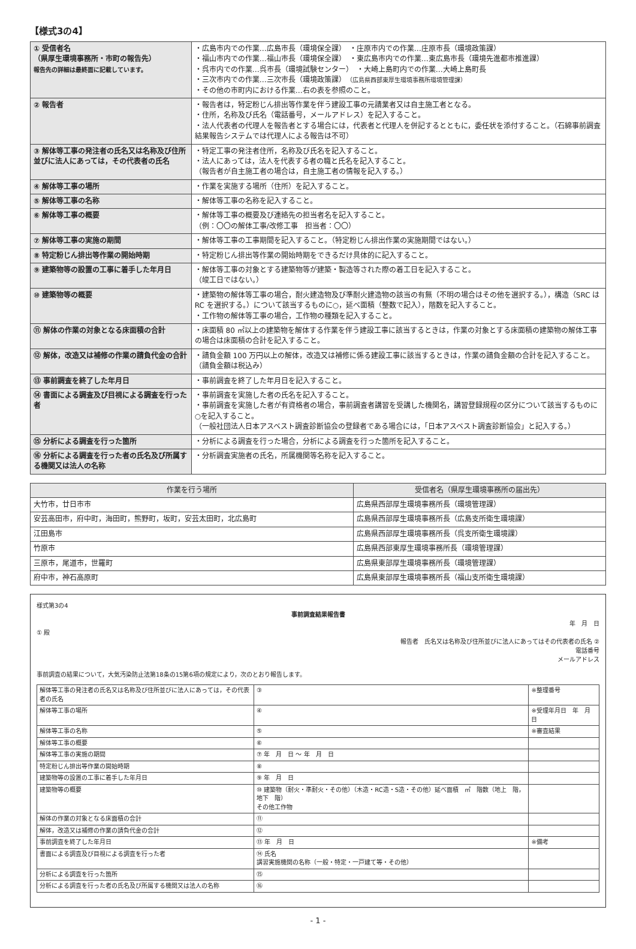【様式3の4】
| ① 受信者名 （県厚生環境事務所・市町の報告先） 報告先の詳細は最終面に記載しています。 | ・広島市内での作業…広島市長（環境保全課） ・庄原市内での作業…庄原市長（環境政策課） ・福山市内での作業…福山市長（環境保全課） ・東広島市内での作業…東広島市長（環境先進都市推進課） ・呉市内での作業…呉市長（環境試験センター） ・大崎上島町内での作業…大崎上島町長 ・三次市内での作業…三次市長（環境政策課） （広島県西部東厚生環境事務所環境管理課） ・その他の市町内における作業…右の表を参照のこと。 |
| ② 報告者 | ・報告者は，特定粉じん排出等作業を伴う建設工事の元請業者又は自主施工者となる。 ・住所，名称及び氏名（電話番号，メールアドレス）を記入すること。 ・法人代表者の代理人を報告者とする場合には，代表者と代理人を併記するとともに，委任状を添付すること。（石綿事前調査結果報告システムでは代理人による報告は不可） |
| ③ 解体等工事の発注者の氏名又は名称及び住所並びに法人にあっては，その代表者の氏名 | ・特定工事の発注者住所，名称及び氏名を記入すること。 ・法人にあっては，法人を代表する者の職と氏名を記入すること。 （報告者が自主施工者の場合は，自主施工者の情報を記入する。） |
| ④ 解体等工事の場所 | ・作業を実施する場所（住所）を記入すること。 |
| ⑤ 解体等工事の名称 | ・解体等工事の名称を記入すること。 |
| ⑥ 解体等工事の概要 | ・解体等工事の概要及び連絡先の担当者名を記入すること。 （例：〇〇の解体工事/改修工事 担当者：〇〇） |
| ⑦ 解体等工事の実施の期間 | ・解体等工事の工事期間を記入すること。（特定粉じん排出作業の実施期間ではない。） |
| ⑧ 特定粉じん排出等作業の開始時期 | ・特定粉じん排出等作業の開始時期をできるだけ具体的に記入すること。 |
| ⑨ 建築物等の設置の工事に着手した年月日 | ・解体等工事の対象とする建築物等が建築・製造等された際の着工日を記入すること。 （竣工日ではない。） |
| ⑩ 建築物等の概要 | ・建築物の解体等工事の場合，耐火建造物及び準耐火建造物の該当の有無（不明の場合はその他を選択する。），構造（SRC は RC を選択する。）について該当するものに○，延べ面積（整数で記入），階数を記入すること。 ・工作物の解体等工事の場合，工作物の種類を記入すること。 |
| ⑪ 解体の作業の対象となる床面積の合計 | ・床面積 80 ㎡以上の建築物を解体する作業を伴う建設工事に該当するときは，作業の対象とする床面積の建築物の解体工事の場合は床面積の合計を記入すること。 |
| ⑫ 解体，改造又は補修の作業の請負代金の合計 | ・請負金額 100 万円以上の解体，改造又は補修に係る建設工事に該当するときは，作業の請負金額の合計を記入すること。（請負金額は税込み） |
| ⑬ 事前調査を終了した年月日 | ・事前調査を終了した年月日を記入すること。 |
| ⑭ 書面による調査及び目視による調査を行った者 | ・事前調査を実施した者の氏名を記入すること。 ・事前調査を実施した者が有資格者の場合，事前調査者講習を受講した機関名，講習登録規程の区分について該当するものに○を記入すること。 （一般社団法人日本アスベスト調査診断協会の登録者である場合には，「日本アスベスト調査診断協会」と記入する。） |
| ⑮ 分析による調査を行った箇所 | ・分析による調査を行った場合，分析による調査を行った箇所を記入すること。 |
| ⑯ 分析による調査を行った者の氏名及び所属する機関又は法人の名称 | ・分析調査実施者の氏名，所属機関等名称を記入すること。 |
| 作業を行う場所 | 受信者名（県厚生環境事務所の届出先） |
| --- | --- |
| 大竹市，廿日市市 | 広島県西部厚生環境事務所長（環境管理課） |
| 安芸高田市，府中町，海田町，熊野町，坂町，安芸太田町，北広島町 | 広島県西部厚生環境事務所長（広島支所衛生環境課） |
| 江田島市 | 広島県西部厚生環境事務所長（呉支所衛生環境課） |
| 竹原市 | 広島県西部東厚生環境事務所長（環境管理課） |
| 三原市，尾道市，世羅町 | 広島県東部厚生環境事務所長（環境管理課） |
| 府中市，神石高原町 | 広島県東部厚生環境事務所長（福山支所衛生環境課） |
様式第3の4
事前調査結果報告書
年　月　日
① 殿
報告者　氏名又は名称及び住所並びに法人にあってはその代表者の氏名 ②
電話番号
メールアドレス
事前調査の結果について，大気汚染防止法第18条の15第6項の規定により，次のとおり報告します。
| 解体等工事の発注者の氏名又は名称及び住所並びに法人にあっては，その代表者の氏名 | ③ | ※整理番号 |
| 解体等工事の場所 | ④ | ※受理年月日 年 月 日 |
| 解体等工事の名称 | ⑤ | ※審査結果 |
| 解体等工事の概要 | ⑥ | |
| 解体等工事の実施の期間 | ⑦ 年 月 日 ～ 年 月 日 | |
| 特定粉じん排出等作業の開始時期 | ⑧ | |
| 建築物等の設置の工事に着手した年月日 | ⑨ 年 月 日 | |
| 建築物等の概要 | ⑩ 建築物（耐火・準耐火・その他）（木造・RC造・S造・その他）延べ面積 ㎡ 階数（地上 階，地下 階） その他工作物 | |
| 解体の作業の対象となる床面積の合計 | ⑪ | |
| 解体，改造又は補修の作業の請負代金の合計 | ⑫ | |
| 事前調査を終了した年月日 | ⑬ 年 月 日 | ※備考 |
| 書面による調査及び目視による調査を行った者 | ⑭ 氏名 講習実施機関の名称（一般・特定・一戸建て等・その他） | |
| 分析による調査を行った箇所 | ⑮ | |
| 分析による調査を行った者の氏名及び所属する機関又は法人の名称 | ⑯ | |
- 1 -